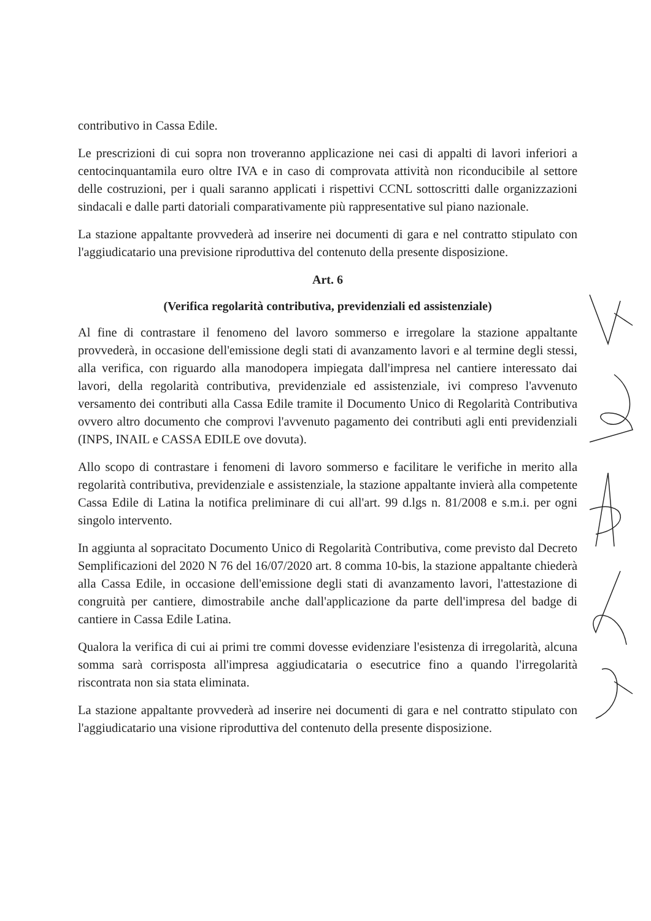contributivo in Cassa Edile.
Le prescrizioni di cui sopra non troveranno applicazione nei casi di appalti di lavori inferiori a centocinquantamila euro oltre IVA e in caso di comprovata attività non riconducibile al settore delle costruzioni, per i quali saranno applicati i rispettivi CCNL sottoscritti dalle organizzazioni sindacali e dalle parti datoriali comparativamente più rappresentative sul piano nazionale.
La stazione appaltante provvederà ad inserire nei documenti di gara e nel contratto stipulato con l'aggiudicatario una previsione riproduttiva del contenuto della presente disposizione.
Art. 6
(Verifica regolarità contributiva, previdenziali ed assistenziale)
Al fine di contrastare il fenomeno del lavoro sommerso e irregolare la stazione appaltante provvederà, in occasione dell'emissione degli stati di avanzamento lavori e al termine degli stessi, alla verifica, con riguardo alla manodopera impiegata dall'impresa nel cantiere interessato dai lavori, della regolarità contributiva, previdenziale ed assistenziale, ivi compreso l'avvenuto versamento dei contributi alla Cassa Edile tramite il Documento Unico di Regolarità Contributiva ovvero altro documento che comprovi l'avvenuto pagamento dei contributi agli enti previdenziali (INPS, INAIL e CASSA EDILE ove dovuta).
Allo scopo di contrastare i fenomeni di lavoro sommerso e facilitare le verifiche in merito alla regolarità contributiva, previdenziale e assistenziale, la stazione appaltante invierà alla competente Cassa Edile di Latina la notifica preliminare di cui all'art. 99 d.lgs n. 81/2008 e s.m.i. per ogni singolo intervento.
In aggiunta al sopracitato Documento Unico di Regolarità Contributiva, come previsto dal Decreto Semplificazioni del 2020 N 76 del 16/07/2020 art. 8 comma 10-bis, la stazione appaltante chiederà alla Cassa Edile, in occasione dell'emissione degli stati di avanzamento lavori, l'attestazione di congruità per cantiere, dimostrabile anche dall'applicazione da parte dell'impresa del badge di cantiere in Cassa Edile Latina.
Qualora la verifica di cui ai primi tre commi dovesse evidenziare l'esistenza di irregolarità, alcuna somma sarà corrisposta all'impresa aggiudicataria o esecutrice fino a quando l'irregolarità riscontrata non sia stata eliminata.
La stazione appaltante provvederà ad inserire nei documenti di gara e nel contratto stipulato con l'aggiudicatario una visione riproduttiva del contenuto della presente disposizione.